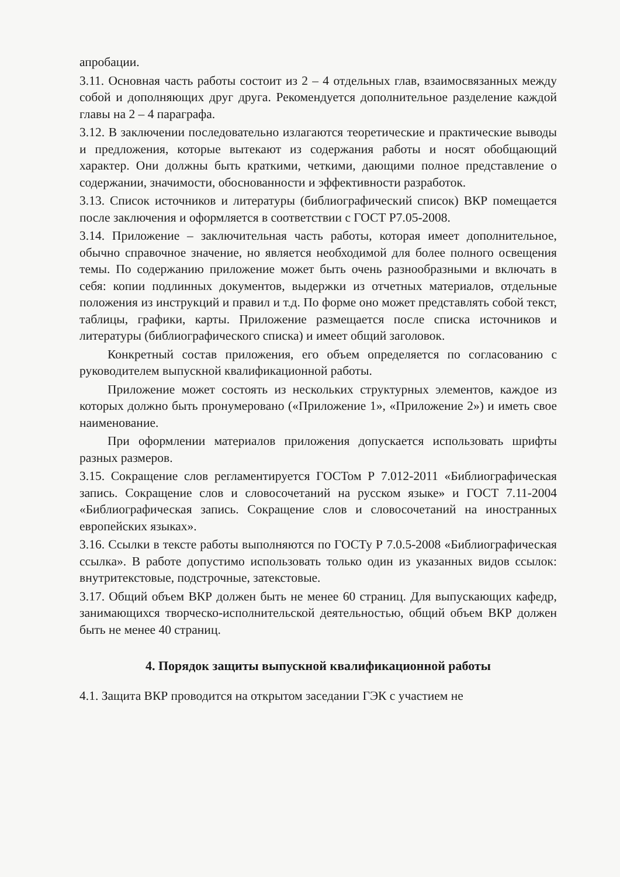апробации.
3.11. Основная часть работы состоит из 2 – 4 отдельных глав, взаимосвязанных между собой и дополняющих друг друга. Рекомендуется дополнительное разделение каждой главы на 2 – 4 параграфа.
3.12. В заключении последовательно излагаются теоретические и практические выводы и предложения, которые вытекают из содержания работы и носят обобщающий характер. Они должны быть краткими, четкими, дающими полное представление о содержании, значимости, обоснованности и эффективности разработок.
3.13. Список источников и литературы (библиографический список) ВКР помещается после заключения и оформляется в соответствии с ГОСТ Р7.05-2008.
3.14. Приложение – заключительная часть работы, которая имеет дополнительное, обычно справочное значение, но является необходимой для более полного освещения темы. По содержанию приложение может быть очень разнообразными и включать в себя: копии подлинных документов, выдержки из отчетных материалов, отдельные положения из инструкций и правил и т.д. По форме оно может представлять собой текст, таблицы, графики, карты. Приложение размещается после списка источников и литературы (библиографического списка) и имеет общий заголовок.
Конкретный состав приложения, его объем определяется по согласованию с руководителем выпускной квалификационной работы.
Приложение может состоять из нескольких структурных элементов, каждое из которых должно быть пронумеровано («Приложение 1», «Приложение 2») и иметь свое наименование.
При оформлении материалов приложения допускается использовать шрифты разных размеров.
3.15. Сокращение слов регламентируется ГОСТом Р 7.012-2011 «Библиографическая запись. Сокращение слов и словосочетаний на русском языке» и ГОСТ 7.11-2004 «Библиографическая запись. Сокращение слов и словосочетаний на иностранных европейских языках».
3.16. Ссылки в тексте работы выполняются по ГОСТу Р 7.0.5-2008 «Библиографическая ссылка». В работе допустимо использовать только один из указанных видов ссылок: внутритекстовые, подстрочные, затекстовые.
3.17. Общий объем ВКР должен быть не менее 60 страниц. Для выпускающих кафедр, занимающихся творческо-исполнительской деятельностью, общий объем ВКР должен быть не менее 40 страниц.
4. Порядок защиты выпускной квалификационной работы
4.1. Защита ВКР проводится на открытом заседании ГЭК с участием не